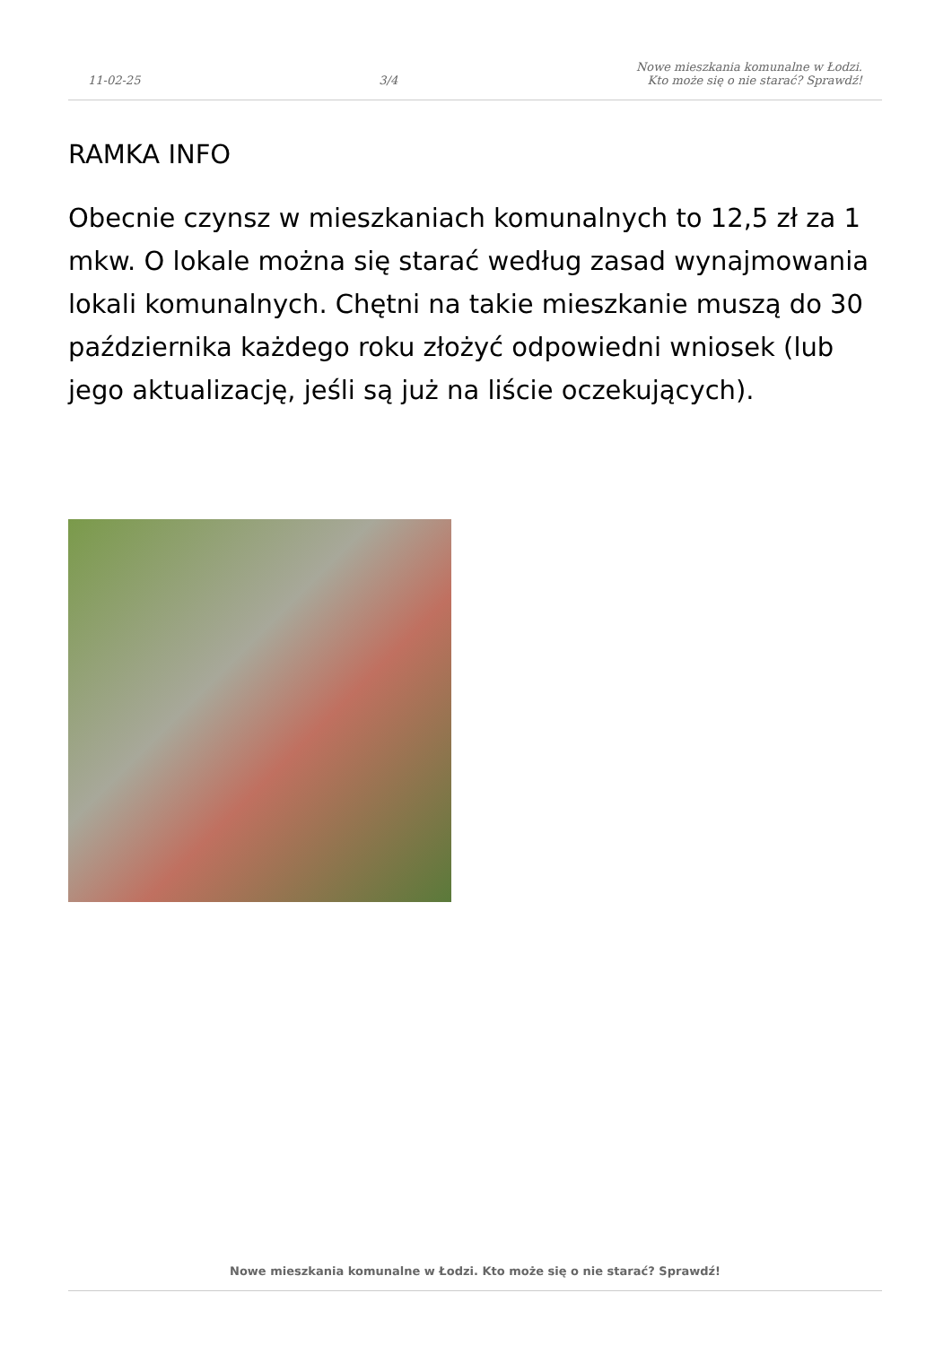11-02-25 3/4 Nowe mieszkania komunalne w Łodzi.
Kto może się o nie starać? Sprawdź!
RAMKA INFO
Obecnie czynsz w mieszkaniach komunalnych to 12,5 zł za 1 mkw. O lokale można się starać według zasad wynajmowania lokali komunalnych. Chętni na takie mieszkanie muszą do 30 października każdego roku złożyć odpowiedni wniosek (lub jego aktualizację, jeśli są już na liście oczekujących).
Nowe mieszkania komunalne w Łodzi. Kto może się o nie starać? Sprawdź!